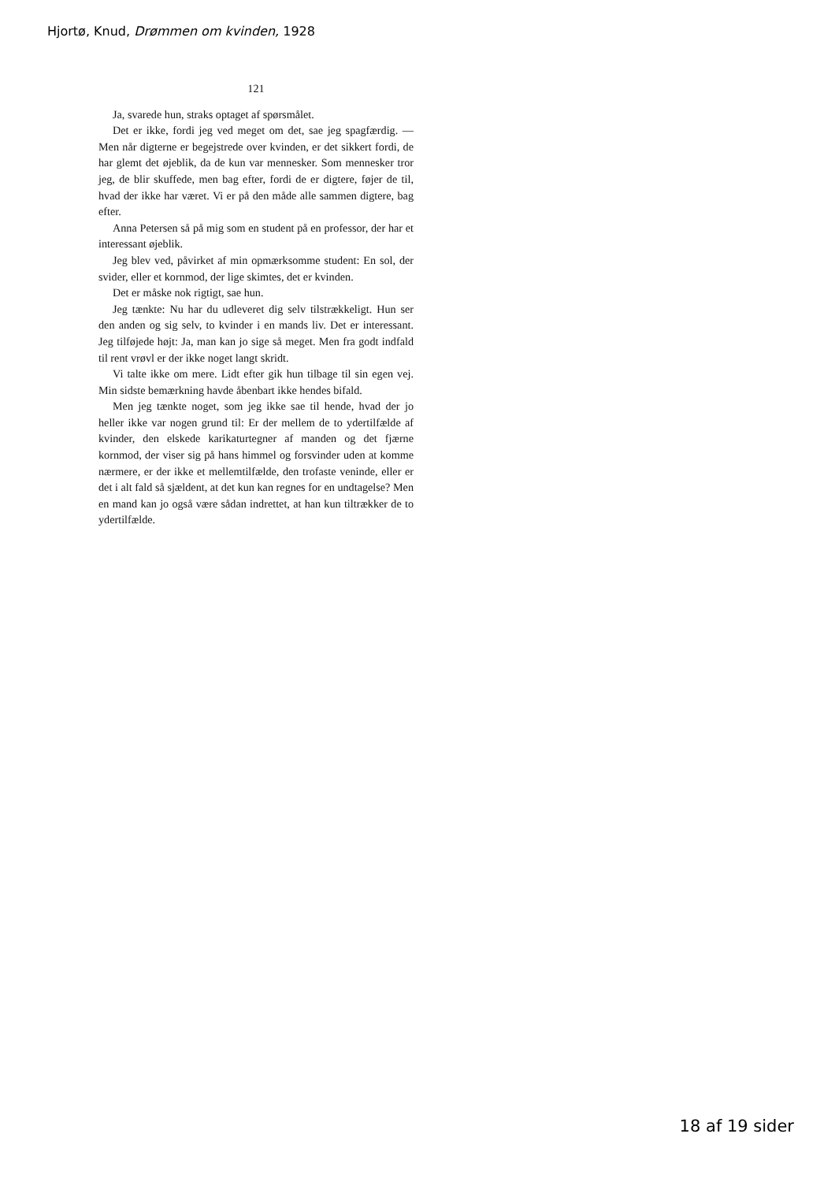Hjortø, Knud, Drømmen om kvinden, 1928
121
Ja, svarede hun, straks optaget af spørsmålet.
Det er ikke, fordi jeg ved meget om det, sae jeg spagfærdig. — Men når digterne er begejstrede over kvinden, er det sikkert fordi, de har glemt det øjeblik, da de kun var mennesker. Som mennesker tror jeg, de blir skuffede, men bag efter, fordi de er digtere, føjer de til, hvad der ikke har været. Vi er på den måde alle sammen digtere, bag efter.
Anna Petersen så på mig som en student på en professor, der har et interessant øjeblik.
Jeg blev ved, påvirket af min opmærksomme student: En sol, der svider, eller et kornmod, der lige skimtes, det er kvinden.
Det er måske nok rigtigt, sae hun.
Jeg tænkte: Nu har du udleveret dig selv tilstrækkeligt. Hun ser den anden og sig selv, to kvinder i en mands liv. Det er interessant. Jeg tilføjede højt: Ja, man kan jo sige så meget. Men fra godt indfald til rent vrøvl er der ikke noget langt skridt.
Vi talte ikke om mere. Lidt efter gik hun tilbage til sin egen vej. Min sidste bemærkning havde åbenbart ikke hendes bifald.
Men jeg tænkte noget, som jeg ikke sae til hende, hvad der jo heller ikke var nogen grund til: Er der mellem de to ydertilfælde af kvinder, den elskede karikaturtegner af manden og det fjærne kornmod, der viser sig på hans himmel og forsvinder uden at komme nærmere, er der ikke et mellemtilfælde, den trofaste veninde, eller er det i alt fald så sjældent, at det kun kan regnes for en undtagelse? Men en mand kan jo også være sådan indrettet, at han kun tiltrækker de to ydertilfælde.
18 af 19 sider